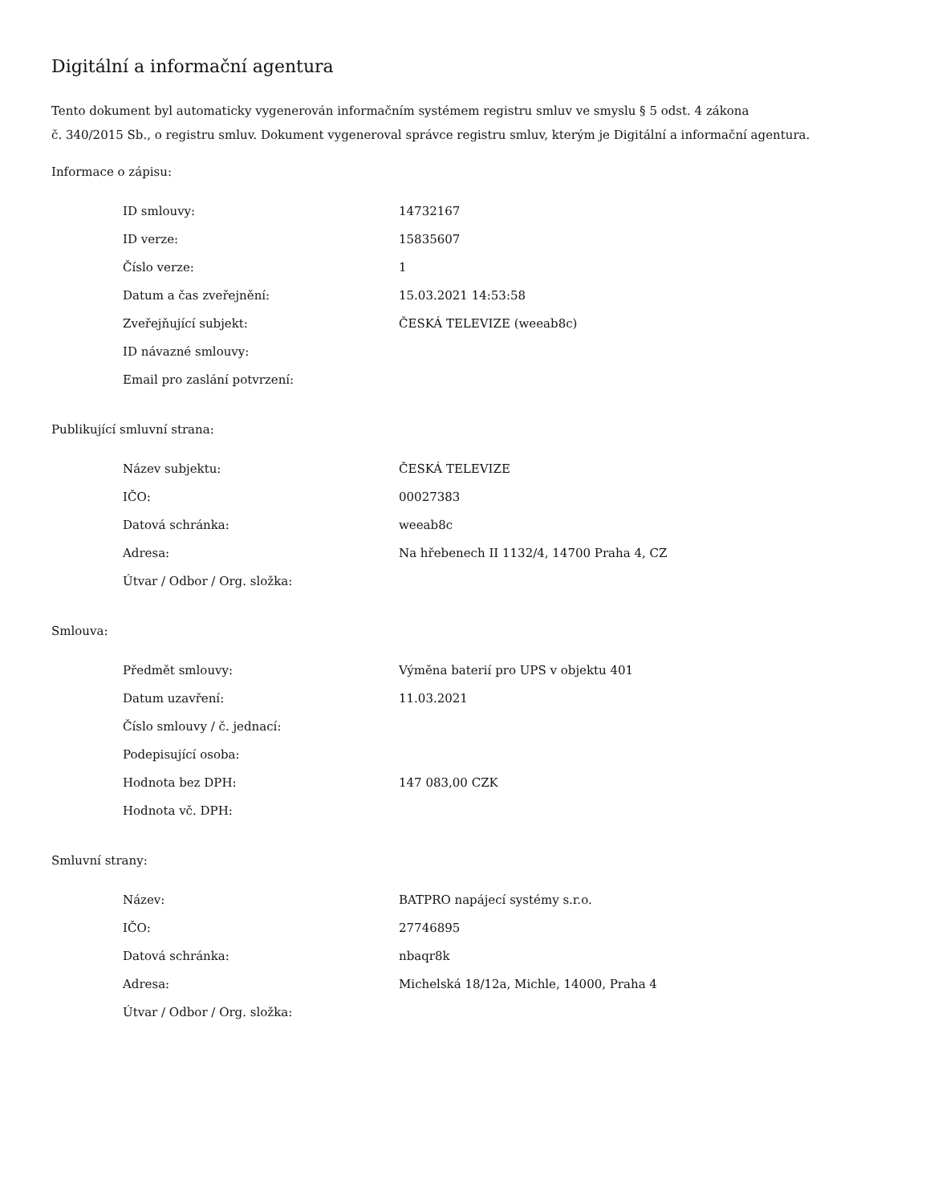Digitální a informační agentura
Tento dokument byl automaticky vygenerován informačním systémem registru smluv ve smyslu § 5 odst. 4 zákona
č. 340/2015 Sb., o registru smluv. Dokument vygeneroval správce registru smluv, kterým je Digitální a informační agentura.
Informace o zápisu:
| ID smlouvy: | 14732167 |
| ID verze: | 15835607 |
| Číslo verze: | 1 |
| Datum a čas zveřejnění: | 15.03.2021 14:53:58 |
| Zveřejňující subjekt: | ČESKÁ TELEVIZE (weeab8c) |
| ID návazné smlouvy: | |
| Email pro zaslání potvrzení: | |
Publikující smluvní strana:
| Název subjektu: | ČESKÁ TELEVIZE |
| IČO: | 00027383 |
| Datová schránka: | weeab8c |
| Adresa: | Na hřebenech II 1132/4, 14700 Praha 4, CZ |
| Útvar / Odbor / Org. složka: | |
Smlouva:
| Předmět smlouvy: | Výměna baterií pro UPS v objektu 401 |
| Datum uzavření: | 11.03.2021 |
| Číslo smlouvy / č. jednací: | |
| Podepisující osoba: | |
| Hodnota bez DPH: | 147 083,00 CZK |
| Hodnota vč. DPH: | |
Smluvní strany:
| Název: | BATPRO napájecí systémy s.r.o. |
| IČO: | 27746895 |
| Datová schránka: | nbaqr8k |
| Adresa: | Michelská 18/12a, Michle, 14000, Praha 4 |
| Útvar / Odbor / Org. složka: | |